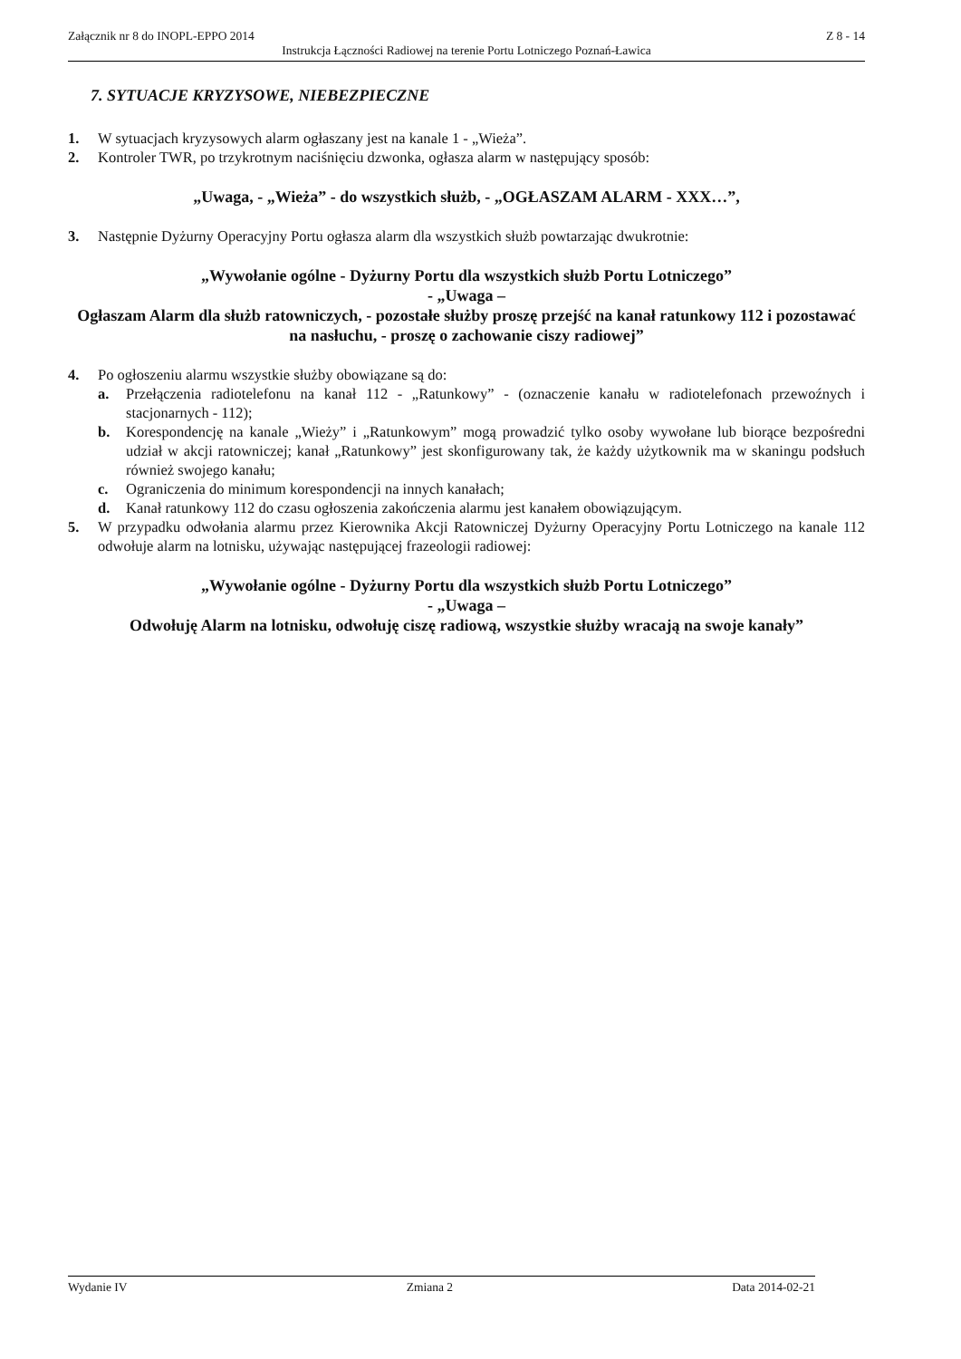Załącznik nr 8 do INOPL-EPPO 2014 Z 8 - 14
Instrukcja Łączności Radiowej na terenie Portu Lotniczego Poznań-Ławica
7. SYTUACJE KRYZYSOWE, NIEBEZPIECZNE
1. W sytuacjach kryzysowych alarm ogłaszany jest na kanale 1 - „Wieża”.
2. Kontroler TWR, po trzykrotnym naciśnięciu dzwonka, ogłasza alarm w następujący sposób:
„Uwaga, - „Wieża” - do wszystkich służb, - „OGŁASZAM ALARM - XXX…”,
3. Następnie Dyżurny Operacyjny Portu ogłasza alarm dla wszystkich służb powtarzając dwukrotnie:
„Wywołanie ogólne - Dyżurny Portu dla wszystkich służb Portu Lotniczego”
- „Uwaga –
Ogłaszam Alarm dla służb ratowniczych, - pozostałe służby proszę przejść na kanał ratunkowy 112 i pozostawać na nasłuchu, - proszę o zachowanie ciszy radiowej”
4. Po ogłoszeniu alarmu wszystkie służby obowiązane są do:
a. Przełączenia radiotelefonu na kanał 112 - „Ratunkowy” - (oznaczenie kanału w radiotelefonach przewoźnych i stacjonarnych - 112);
b. Korespondencję na kanale „Wieży” i „Ratunkowym” mogą prowadzić tylko osoby wywołane lub biorące bezpośredni udział w akcji ratowniczej; kanał „Ratunkowy” jest skonfigurowany tak, że każdy użytkownik ma w skaningu podsłuch również swojego kanału;
c. Ograniczenia do minimum korespondencji na innych kanałach;
d. Kanał ratunkowy 112 do czasu ogłoszenia zakończenia alarmu jest kanałem obowiązującym.
5. W przypadku odwołania alarmu przez Kierownika Akcji Ratowniczej Dyżurny Operacyjny Portu Lotniczego na kanale 112 odwołuje alarm na lotnisku, używając następującej frazeologii radiowej:
„Wywołanie ogólne - Dyżurny Portu dla wszystkich służb Portu Lotniczego”
- „Uwaga –
Odwołuję Alarm na lotnisku, odwołuję ciszę radiową, wszystkie służby wracają na swoje kanały”
Wydanie IV Zmiana 2 Data 2014-02-21